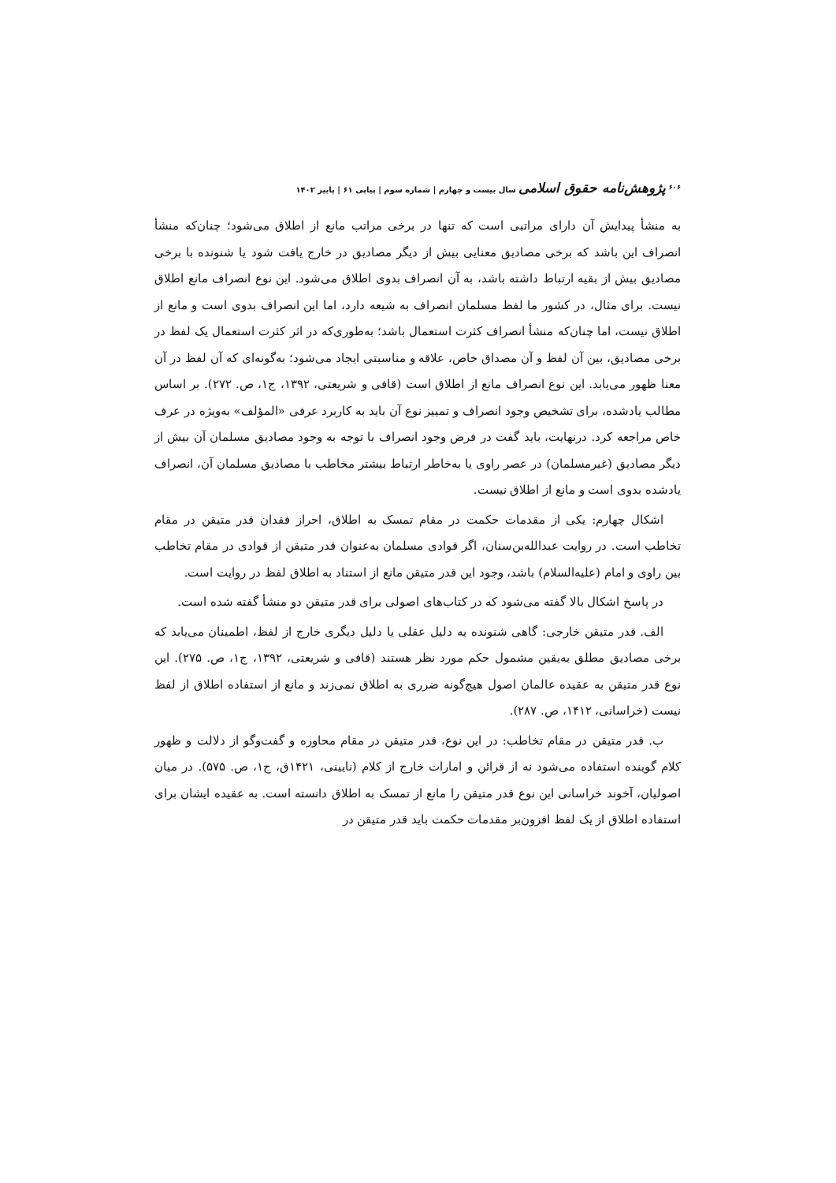<sup>۶۰۶</sup> پژوهش‌نامه حقوق اسلامی سال بیست و چهارم | شماره سوم | پیاپی ۶۱ | پاییز ۱۴۰۲
به منشأ پیدایش آن دارای مراتبی است که تنها در برخی مراتب مانع از اطلاق می‌شود؛ چنان‌که منشأ انصراف این باشد که برخی مصادیق معنایی بیش از دیگر مصادیق در خارج یافت شود یا شنونده با برخی مصادیق بیش از بقیه ارتباط داشته باشد، به آن انصراف بدوی اطلاق می‌شود. این نوع انصراف مانع اطلاق نیست. برای مثال، در کشور ما لفظ مسلمان انصراف به شیعه دارد، اما این انصراف بدوی است و مانع از اطلاق نیست، اما چنان‌که منشأ انصراف کثرت استعمال باشد؛ به‌طوری‌که در اثر کثرت استعمال یک لفظ در برخی مصادیق، بین آن لفظ و آن مصداق خاص، علاقه و مناسبتی ایجاد می‌شود؛ به‌گونه‌ای که آن لفظ در آن معنا ظهور می‌یابد. این نوع انصراف مانع از اطلاق است (قافی و شریعتی، ۱۳۹۲، ج۱، ص. ۲۷۲). بر اساس مطالب یادشده، برای تشخیص وجود انصراف و تمییز نوع آن باید به کاربرد عرفی «المؤلف» به‌ویژه در عرف خاص مراجعه کرد. درنهایت، باید گفت در فرض وجود انصراف با توجه به وجود مصادیق مسلمان آن بیش از دیگر مصادیق (غیرمسلمان) در عصر راوی یا به‌خاطر ارتباط بیشتر مخاطب با مصادیق مسلمان آن، انصراف یادشده بدوی است و مانع از اطلاق نیست.
اشکال چهارم: یکی از مقدمات حکمت در مقام تمسک به اطلاق، احراز فقدان قدر متیقن در مقام تخاطب است. در روایت عبدالله‌بن‌سنان، اگر قوادی مسلمان به‌عنوان قدر متیقن از قوادی در مقام تخاطب بین راوی و امام (علیه‌السلام) باشد، وجود این قدر متیقن مانع از استناد به اطلاق لفظ در روایت است.
در پاسخ اشکال بالا گفته می‌شود که در کتاب‌های اصولی برای قدر متیقن دو منشأ گفته شده است.
الف. قدر متیقن خارجی: گاهی شنونده به دلیل عقلی یا دلیل دیگری خارج از لفظ، اطمینان می‌یابد که برخی مصادیق مطلق به‌یقین مشمول حکم مورد نظر هستند (قافی و شریعتی، ۱۳۹۲، ج۱، ص. ۲۷۵). این نوع قدر متیقن به عقیده عالمان اصول هیچ‌گونه ضرری به اطلاق نمی‌زند و مانع از استفاده اطلاق از لفظ نیست (خراسانی، ۱۴۱۲، ص. ۲۸۷).
ب. قدر متیقن در مقام تخاطب: در این نوع، قدر متیقن در مقام محاوره و گفت‌وگو از دلالت و ظهور کلام گوینده استفاده می‌شود نه از قرائن و امارات خارج از کلام (نایینی، ۱۴۲۱ق، ج۱، ص. ۵۷۵). در میان اصولیان، آخوند خراسانی این نوع قدر متیقن را مانع از تمسک به اطلاق دانسته است. به عقیده ایشان برای استفاده اطلاق از یک لفظ افزون‌بر مقدمات حکمت باید قدر متیقن در